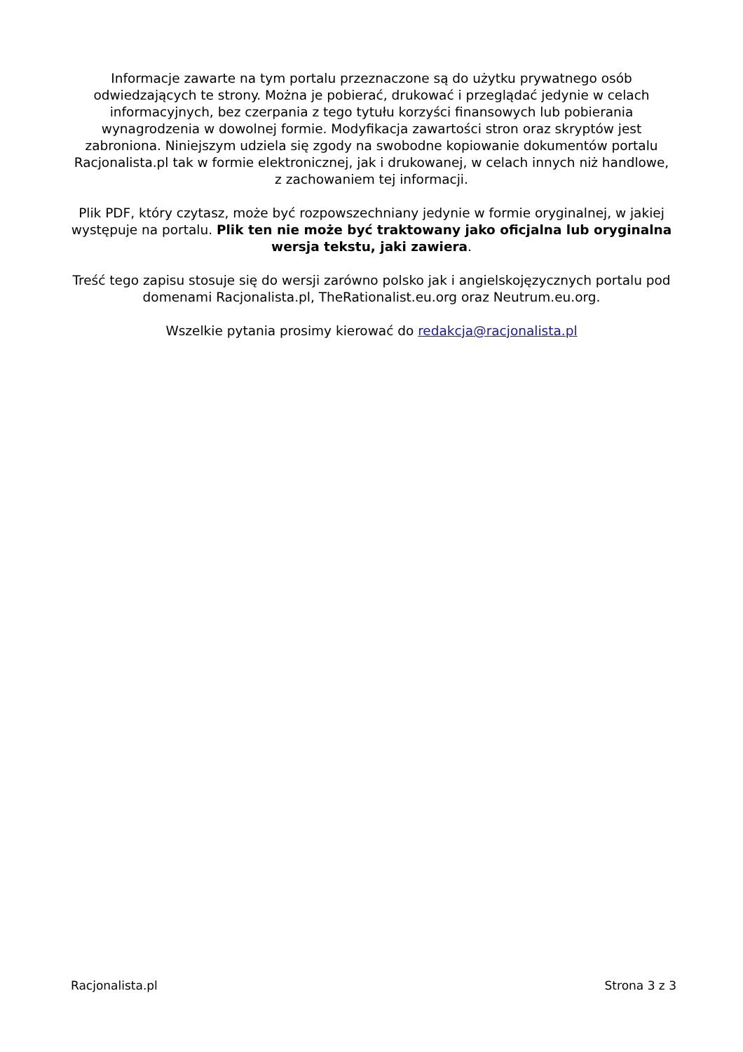Informacje zawarte na tym portalu przeznaczone są do użytku prywatnego osób odwiedzających te strony. Można je pobierać, drukować i przeglądać jedynie w celach informacyjnych, bez czerpania z tego tytułu korzyści finansowych lub pobierania wynagrodzenia w dowolnej formie. Modyfikacja zawartości stron oraz skryptów jest zabroniona. Niniejszym udziela się zgody na swobodne kopiowanie dokumentów portalu Racjonalista.pl tak w formie elektronicznej, jak i drukowanej, w celach innych niż handlowe, z zachowaniem tej informacji.
Plik PDF, który czytasz, może być rozpowszechniany jedynie w formie oryginalnej, w jakiej występuje na portalu. Plik ten nie może być traktowany jako oficjalna lub oryginalna wersja tekstu, jaki zawiera.
Treść tego zapisu stosuje się do wersji zarówno polsko jak i angielskojęzycznych portalu pod domenami Racjonalista.pl, TheRationalist.eu.org oraz Neutrum.eu.org.
Wszelkie pytania prosimy kierować do redakcja@racjonalista.pl
Racjonalista.pl Strona 3 z 3